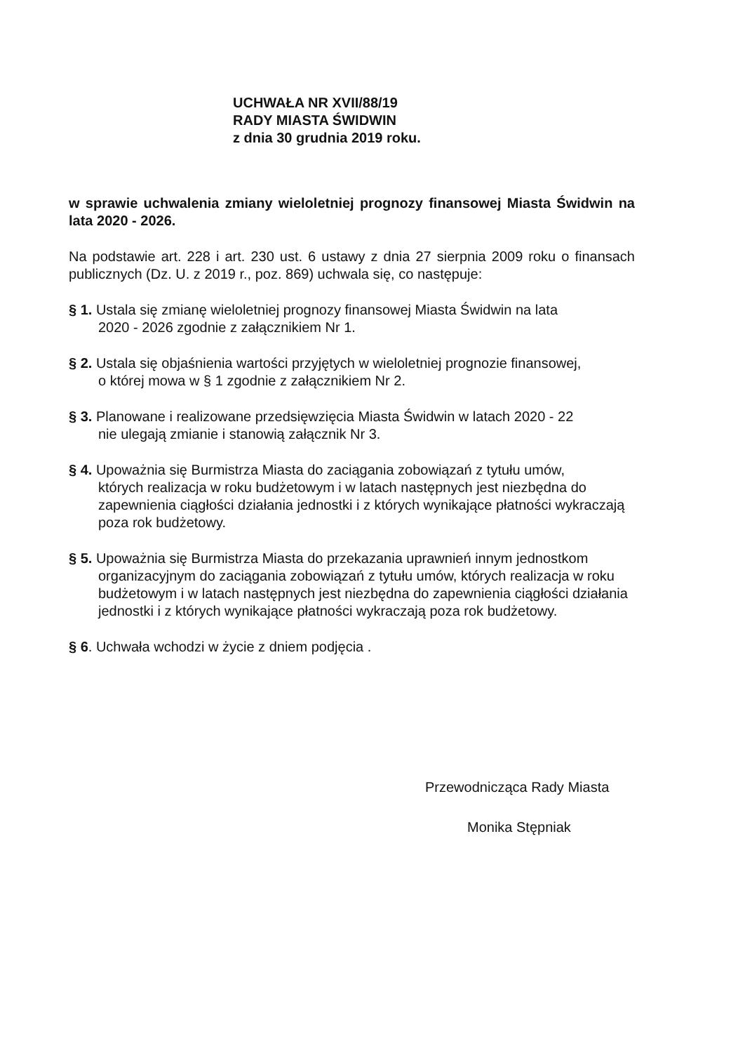UCHWAŁA NR XVII/88/19
RADY MIASTA ŚWIDWIN
z dnia 30 grudnia 2019 roku.
w sprawie uchwalenia zmiany wieloletniej prognozy finansowej Miasta Świdwin na lata 2020 - 2026.
Na podstawie art. 228 i art. 230 ust. 6 ustawy z dnia 27 sierpnia 2009 roku o finansach publicznych (Dz. U. z 2019 r., poz. 869) uchwala się, co następuje:
§ 1. Ustala się zmianę wieloletniej prognozy finansowej Miasta Świdwin na lata
2020 - 2026 zgodnie z załącznikiem Nr 1.
§ 2. Ustala się objaśnienia wartości przyjętych w wieloletniej prognozie finansowej,
o której mowa w § 1 zgodnie z załącznikiem Nr 2.
§ 3. Planowane i realizowane przedsięwzięcia Miasta Świdwin w latach 2020 - 22
nie ulegają zmianie i stanowią załącznik Nr 3.
§ 4. Upoważnia się Burmistrza Miasta do zaciągania zobowiązań z tytułu umów,
których realizacja w roku budżetowym i w latach następnych jest niezbędna do zapewnienia ciągłości działania jednostki i z których wynikające płatności wykraczają poza rok budżetowy.
§ 5. Upoważnia się Burmistrza Miasta do przekazania uprawnień innym jednostkom
organizacyjnym do zaciągania zobowiązań z tytułu umów, których realizacja w roku budżetowym i w latach następnych jest niezbędna do zapewnienia ciągłości działania jednostki i z których wynikające płatności wykraczają poza rok budżetowy.
§ 6. Uchwała wchodzi w życie z dniem podjęcia .
Przewodnicząca Rady Miasta
Monika Stępniak